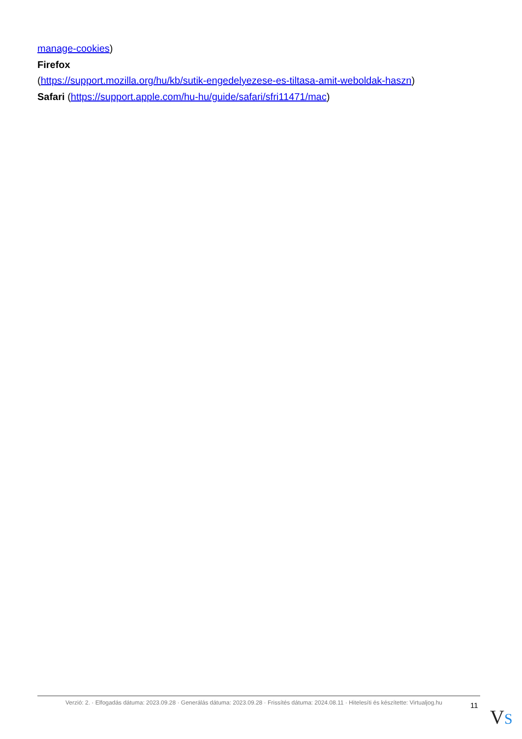manage-cookies)
Firefox
(https://support.mozilla.org/hu/kb/sutik-engedelyezese-es-tiltasa-amit-weboldak-haszn)
Safari (https://support.apple.com/hu-hu/guide/safari/sfri11471/mac)
Verzió: 2. · Elfogadás dátuma: 2023.09.28 · Generálás dátuma: 2023.09.28 · Frissítés dátuma: 2024.08.11 · Hitelesíti és készítette: Virtualjog.hu
11
VS